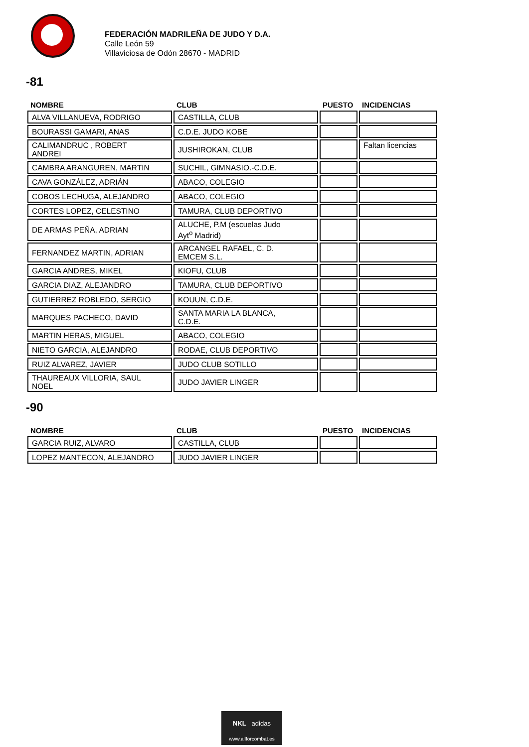FEDERACIÓN MADRILEÑA DE JUDO Y D.A.
Calle León 59
Villaviciosa de Odón 28670 - MADRID
-81
| NOMBRE | CLUB | PUESTO | INCIDENCIAS |
| --- | --- | --- | --- |
| ALVA VILLANUEVA, RODRIGO | CASTILLA, CLUB | | |
| BOURASSI GAMARI, ANAS | C.D.E. JUDO KOBE | | |
| CALIMANDRUC , ROBERT ANDREI | JUSHIROKAN, CLUB | | Faltan licencias |
| CAMBRA ARANGUREN, MARTIN | SUCHIL, GIMNASIO.-C.D.E. | | |
| CAVA GONZÁLEZ, ADRIÁN | ABACO, COLEGIO | | |
| COBOS LECHUGA, ALEJANDRO | ABACO, COLEGIO | | |
| CORTES LOPEZ, CELESTINO | TAMURA, CLUB DEPORTIVO | | |
| DE ARMAS PEÑA, ADRIAN | ALUCHE, P.M (escuelas Judo Ayt<sup>o</sup> Madrid) | | |
| FERNANDEZ MARTIN, ADRIAN | ARCANGEL RAFAEL, C. D. EMCEM S.L. | | |
| GARCIA ANDRES, MIKEL | KIOFU, CLUB | | |
| GARCIA DIAZ, ALEJANDRO | TAMURA, CLUB DEPORTIVO | | |
| GUTIERREZ ROBLEDO, SERGIO | KOUUN, C.D.E. | | |
| MARQUES PACHECO, DAVID | SANTA MARIA LA BLANCA, C.D.E. | | |
| MARTIN HERAS, MIGUEL | ABACO, COLEGIO | | |
| NIETO GARCIA, ALEJANDRO | RODAE, CLUB DEPORTIVO | | |
| RUIZ ALVAREZ, JAVIER | JUDO CLUB SOTILLO | | |
| THAUREAUX VILLORIA, SAUL NOEL | JUDO JAVIER LINGER | | |
-90
| NOMBRE | CLUB | PUESTO | INCIDENCIAS |
| --- | --- | --- | --- |
| GARCIA RUIZ, ALVARO | CASTILLA, CLUB | | |
| LOPEZ MANTECON, ALEJANDRO | JUDO JAVIER LINGER | | |
NKL adidas
www.allforcombat.es